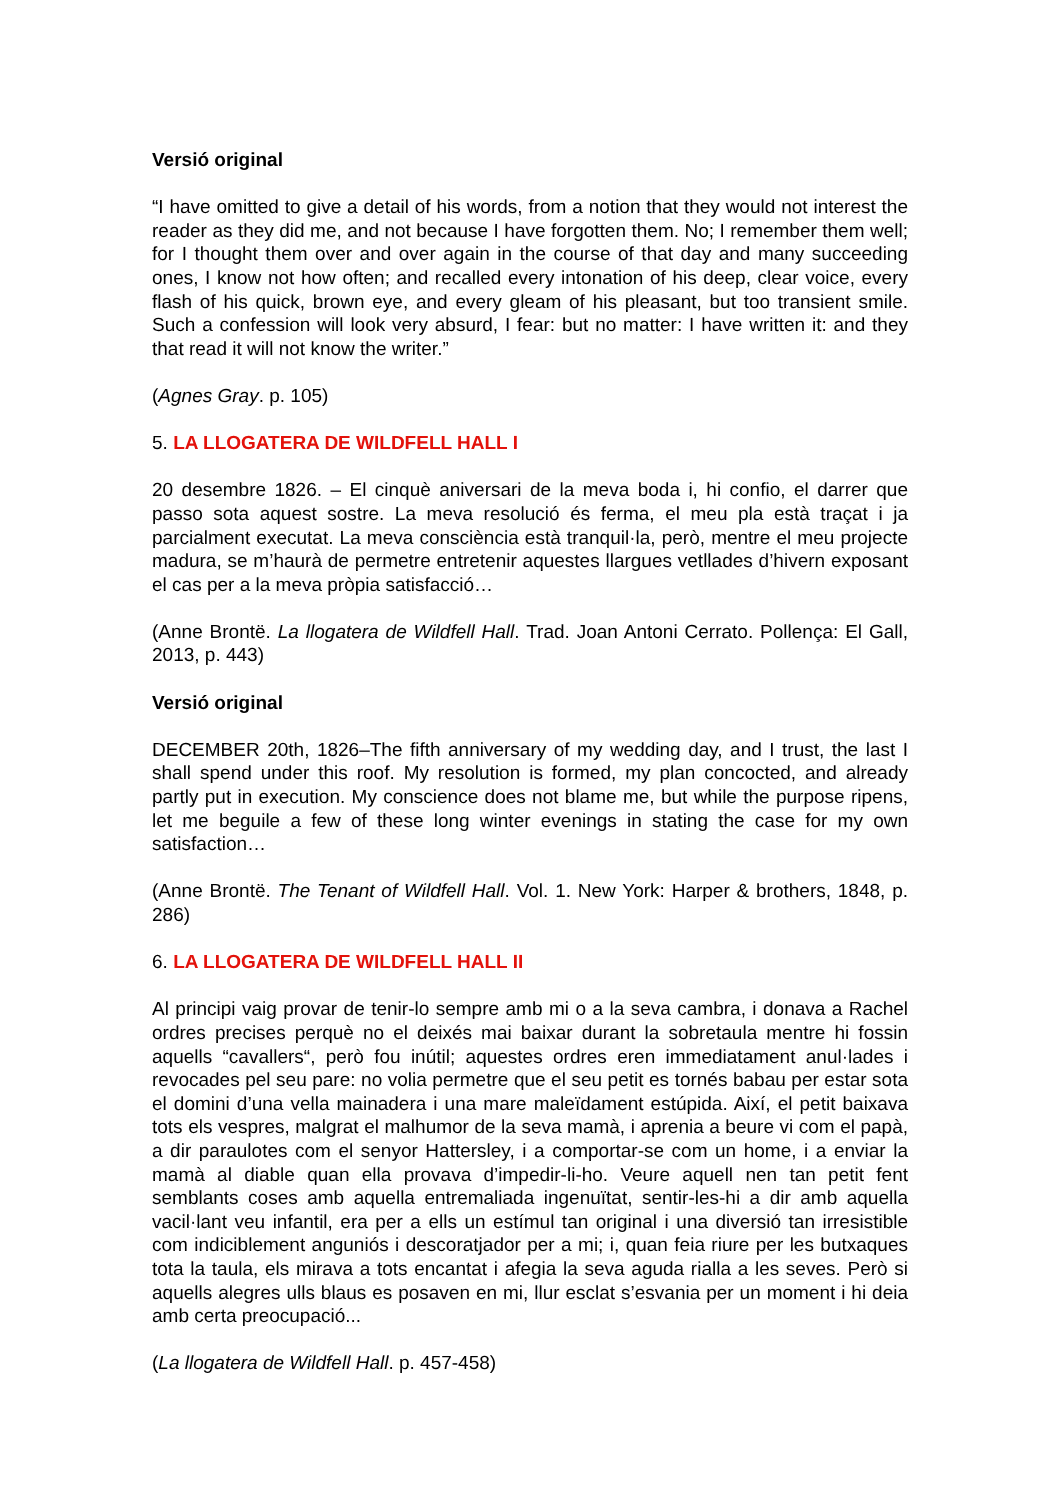Versió original
“I have omitted to give a detail of his words, from a notion that they would not interest the reader as they did me, and not because I have forgotten them. No; I remember them well; for I thought them over and over again in the course of that day and many succeeding ones, I know not how often; and recalled every intonation of his deep, clear voice, every flash of his quick, brown eye, and every gleam of his pleasant, but too transient smile. Such a confession will look very absurd, I fear: but no matter: I have written it: and they that read it will not know the writer.”
(Agnes Gray. p. 105)
5. LA LLOGATERA DE WILDFELL HALL I
20 desembre 1826. – El cinquè aniversari de la meva boda i, hi confio, el darrer que passo sota aquest sostre. La meva resolució és ferma, el meu pla està traçat i ja parcialment executat. La meva consciència està tranquil·la, però, mentre el meu projecte madura, se m’haurà de permetre entretenir aquestes llargues vetllades d’hivern exposant el cas per a la meva pròpia satisfacció…
(Anne Brontë. La llogatera de Wildfell Hall. Trad. Joan Antoni Cerrato. Pollença: El Gall, 2013, p. 443)
Versió original
DECEMBER 20th, 1826–The fifth anniversary of my wedding day, and I trust, the last I shall spend under this roof. My resolution is formed, my plan concocted, and already partly put in execution. My conscience does not blame me, but while the purpose ripens, let me beguile a few of these long winter evenings in stating the case for my own satisfaction…
(Anne Brontë. The Tenant of Wildfell Hall. Vol. 1. New York: Harper & brothers, 1848, p. 286)
6. LA LLOGATERA DE WILDFELL HALL II
Al principi vaig provar de tenir-lo sempre amb mi o a la seva cambra, i donava a Rachel ordres precises perquè no el deixés mai baixar durant la sobretaula mentre hi fossin aquells “cavallers“, però fou inútil; aquestes ordres eren immediatament anul·lades i revocades pel seu pare: no volia permetre que el seu petit es tornés babau per estar sota el domini d’una vella mainadera i una mare maleïdament estúpida. Així, el petit baixava tots els vespres, malgrat el malhumor de la seva mamà, i aprenia a beure vi com el papà, a dir paraulotes com el senyor Hattersley, i a comportar-se com un home, i a enviar la mamà al diable quan ella provava d’impedir-li-ho. Veure aquell nen tan petit fent semblants coses amb aquella entremaliada ingenuïtat, sentir-les-hi a dir amb aquella vacil·lant veu infantil, era per a ells un estímul tan original i una diversió tan irresistible com indiciblement anguniós i descoratjador per a mi; i, quan feia riure per les butxaques tota la taula, els mirava a tots encantat i afegia la seva aguda rialla a les seves. Però si aquells alegres ulls blaus es posaven en mi, llur esclat s’esvania per un moment i hi deia amb certa preocupació...
(La llogatera de Wildfell Hall. p. 457-458)